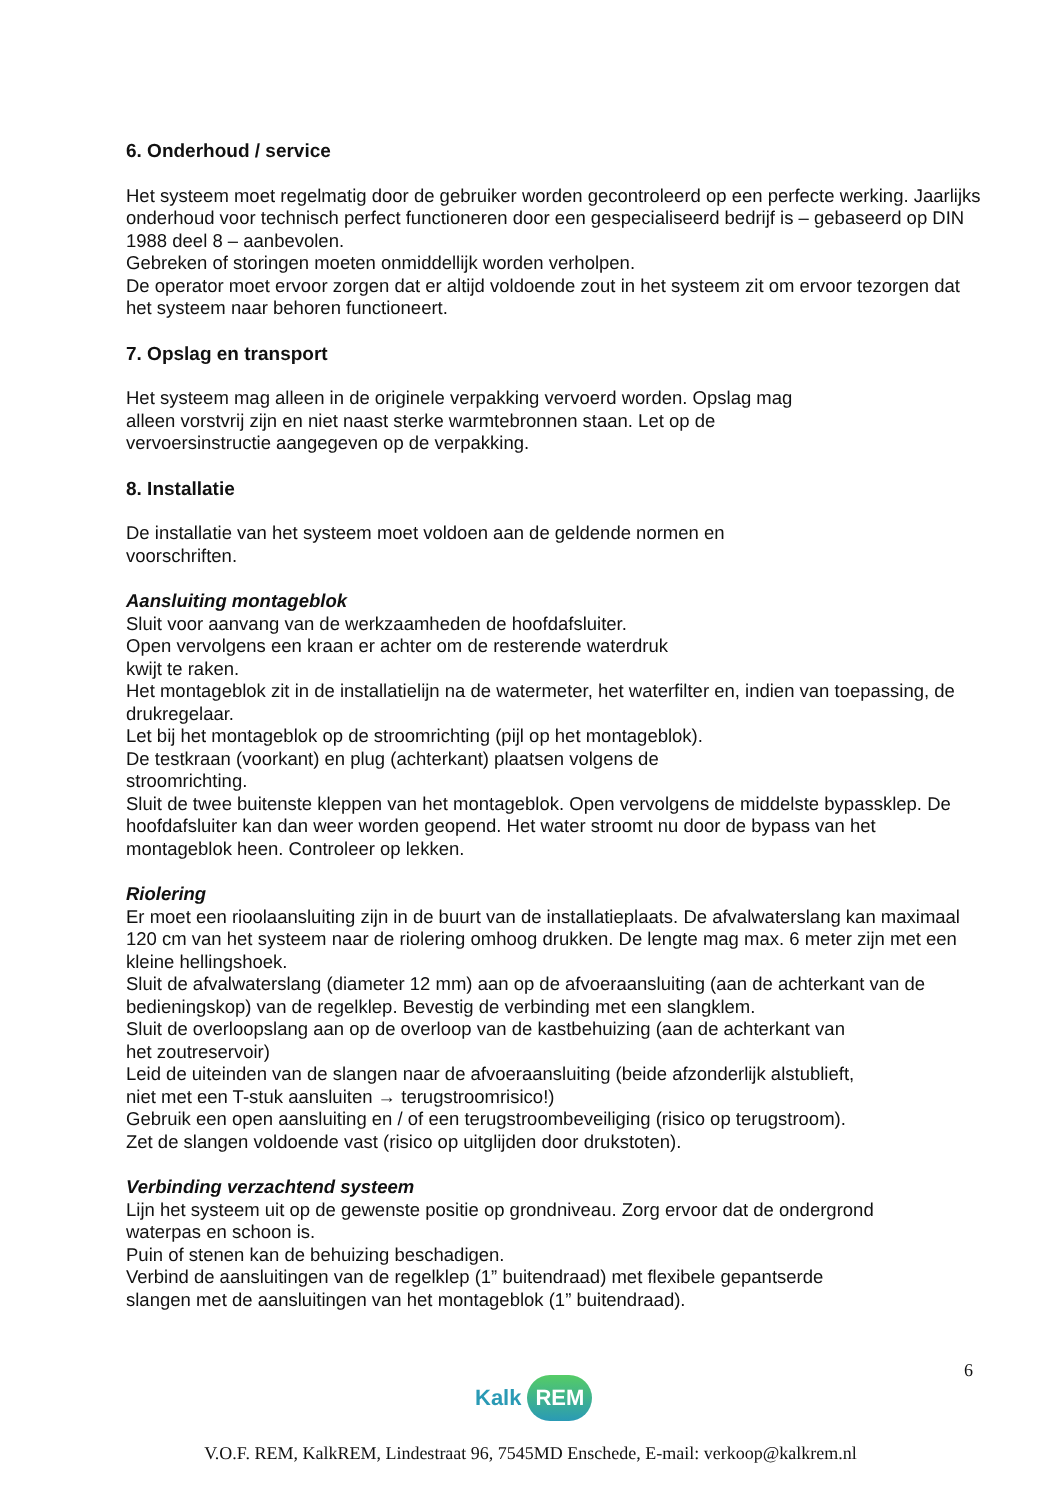6. Onderhoud / service
Het systeem moet regelmatig door de gebruiker worden gecontroleerd op een perfecte werking. Jaarlijks onderhoud voor technisch perfect functioneren door een gespecialiseerd bedrijf is – gebaseerd op DIN 1988 deel 8 – aanbevolen.
Gebreken of storingen moeten onmiddellijk worden verholpen.
De operator moet ervoor zorgen dat er altijd voldoende zout in het systeem zit om ervoor tezorgen dat het systeem naar behoren functioneert.
7. Opslag en transport
Het systeem mag alleen in de originele verpakking vervoerd worden. Opslag mag
alleen vorstvrij zijn en niet naast sterke warmtebronnen staan. Let op de
vervoersinstructie aangegeven op de verpakking.
8. Installatie
De installatie van het systeem moet voldoen aan de geldende normen en
voorschriften.
Aansluiting montageblok
Sluit voor aanvang van de werkzaamheden de hoofdafsluiter.
Open vervolgens een kraan er achter om de resterende waterdruk
kwijt te raken.
Het montageblok zit in de installatielijn na de watermeter, het waterfilter en, indien van toepassing, de drukregelaar.
Let bij het montageblok op de stroomrichting (pijl op het montageblok).
De testkraan (voorkant) en plug (achterkant) plaatsen volgens de
stroomrichting.
Sluit de twee buitenste kleppen van het montageblok. Open vervolgens de middelste bypassklep. De hoofdafsluiter kan dan weer worden geopend. Het water stroomt nu door de bypass van het montageblok heen. Controleer op lekken.
Riolering
Er moet een rioolaansluiting zijn in de buurt van de installatieplaats. De afvalwaterslang kan maximaal 120 cm van het systeem naar de riolering omhoog drukken. De lengte mag max. 6 meter zijn met een kleine hellingshoek.
Sluit de afvalwaterslang (diameter 12 mm) aan op de afvoeraansluiting (aan de achterkant van de bedieningskop) van de regelklep. Bevestig de verbinding met een slangklem.
Sluit de overloopslang aan op de overloop van de kastbehuizing (aan de achterkant van
het zoutreservoir)
Leid de uiteinden van de slangen naar de afvoeraansluiting (beide afzonderlijk alstublieft,
niet met een T-stuk aansluiten → terugstroomrisico!)
Gebruik een open aansluiting en / of een terugstroombeveiliging (risico op terugstroom).
Zet de slangen voldoende vast (risico op uitglijden door drukstoten).
Verbinding verzachtend systeem
Lijn het systeem uit op de gewenste positie op grondniveau. Zorg ervoor dat de ondergrond
waterpas en schoon is.
Puin of stenen kan de behuizing beschadigen.
Verbind de aansluitingen van de regelklep (1” buitendraad) met flexibele gepantserde
slangen met de aansluitingen van het montageblok (1” buitendraad).
6
Kalk REM
V.O.F. REM, KalkREM, Lindestraat 96, 7545MD Enschede, E-mail: verkoop@kalkrem.nl